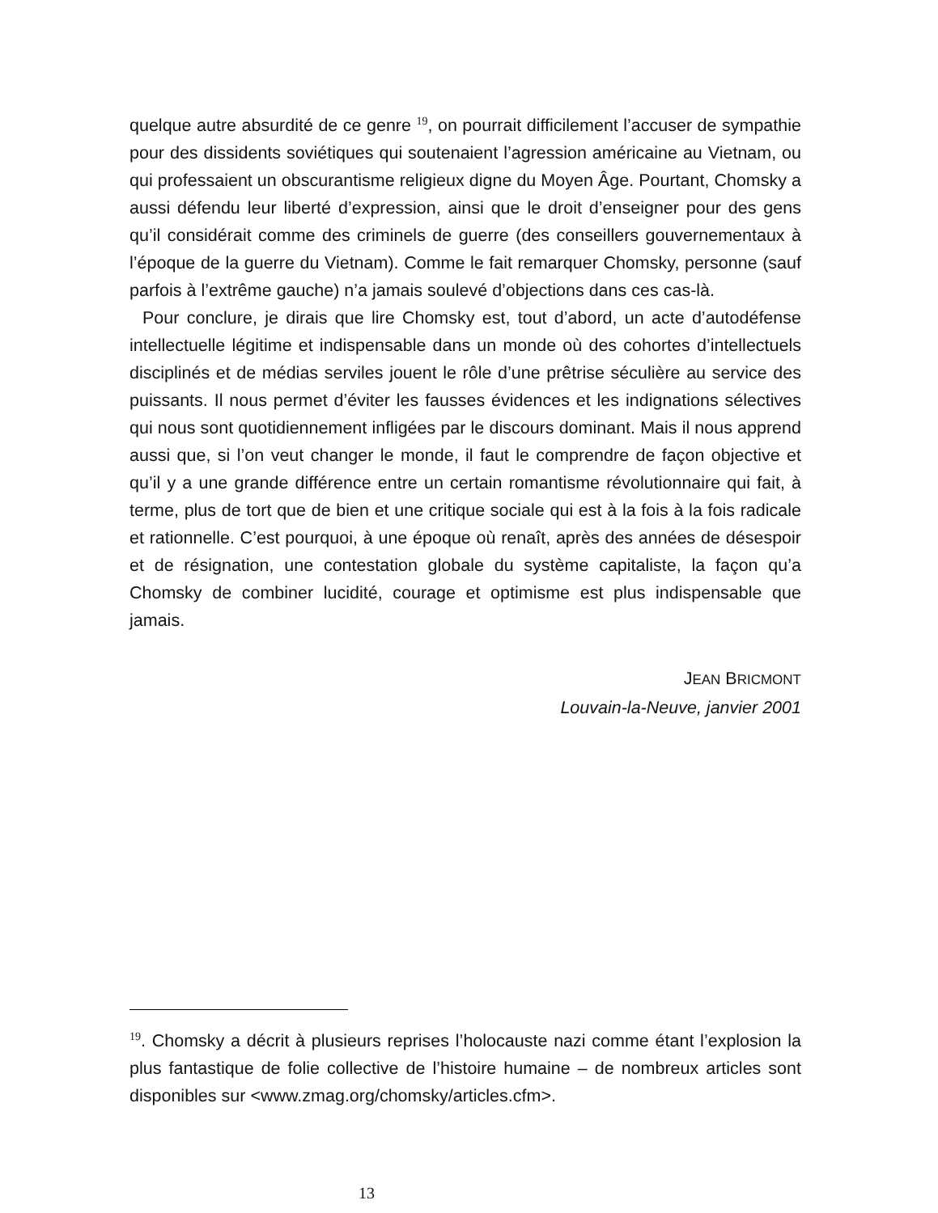quelque autre absurdité de ce genre <sup>19</sup>, on pourrait difficilement l’accuser de sympathie pour des dissidents soviétiques qui soutenaient l’agression américaine au Vietnam, ou qui professaient un obscurantisme religieux digne du Moyen Âge. Pourtant, Chomsky a aussi défendu leur liberté d’expression, ainsi que le droit d’enseigner pour des gens qu’il considérait comme des criminels de guerre (des conseillers gouvernementaux à l’époque de la guerre du Vietnam). Comme le fait remarquer Chomsky, personne (sauf parfois à l’extrême gauche) n’a jamais soulevé d’objections dans ces cas-là.
Pour conclure, je dirais que lire Chomsky est, tout d’abord, un acte d’autodéfense intellectuelle légitime et indispensable dans un monde où des cohortes d’intellectuels disciplinés et de médias serviles jouent le rôle d’une prêtrise séculière au service des puissants. Il nous permet d’éviter les fausses évidences et les indignations sélectives qui nous sont quotidiennement infligées par le discours dominant. Mais il nous apprend aussi que, si l’on veut changer le monde, il faut le comprendre de façon objective et qu’il y a une grande différence entre un certain romantisme révolutionnaire qui fait, à terme, plus de tort que de bien et une critique sociale qui est à la fois à la fois radicale et rationnelle. C’est pourquoi, à une époque où renaît, après des années de désespoir et de résignation, une contestation globale du système capitaliste, la façon qu’a Chomsky de combiner lucidité, courage et optimisme est plus indispensable que jamais.
JEAN BRICMONT
Louvain-la-Neuve, janvier 2001
<sup>19</sup>. Chomsky a décrit à plusieurs reprises l’holocauste nazi comme étant l’explosion la plus fantastique de folie collective de l’histoire humaine – de nombreux articles sont disponibles sur <www.zmag.org/chomsky/articles.cfm>.
13